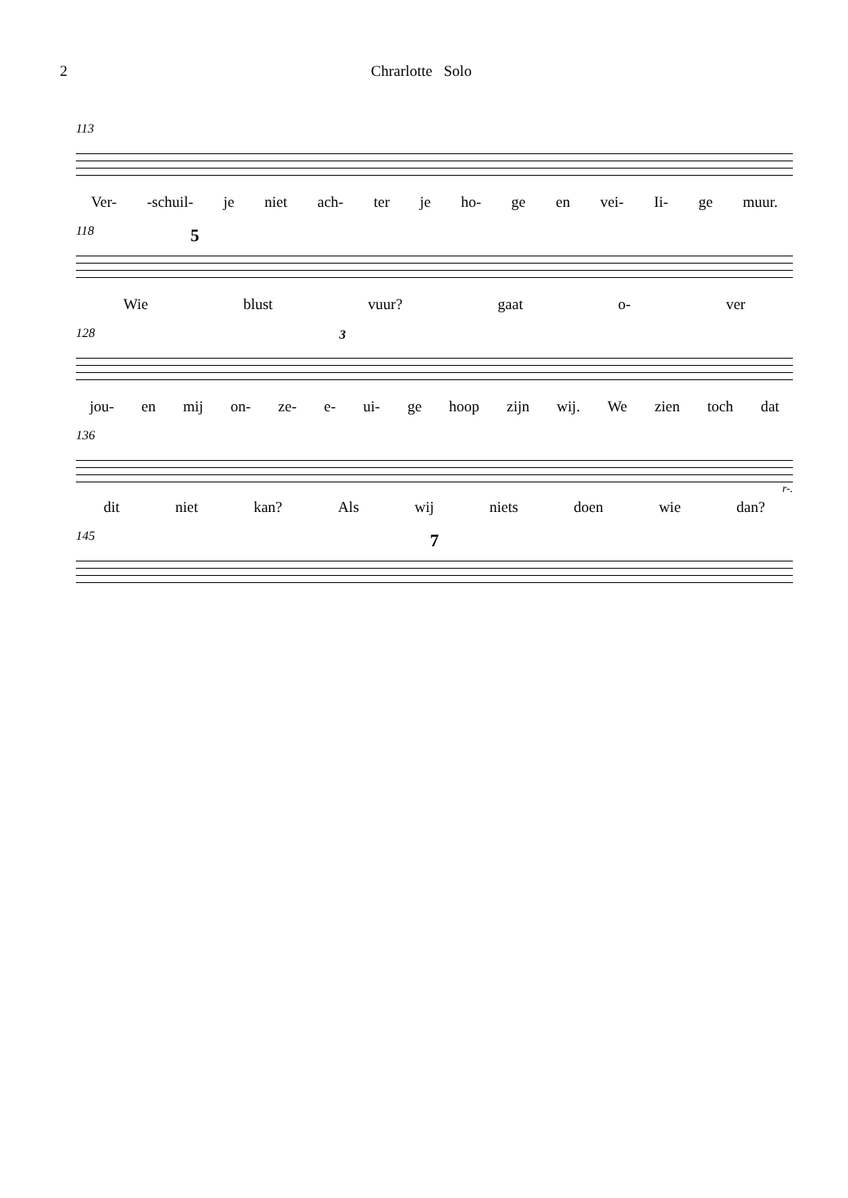2 Chrarlotte Solo
113
Ver- -schuil- je niet ach- ter je ho- ge en vei- Ii- ge muur.
118
5
Wie blust vuur? gaat o- ver
128
3
jou- en mij on- ze- e- ui- ge hoop zijn wij. We zien toch dat
136
r-.
dit niet kan? Als wij niets doen wie dan?
145
7